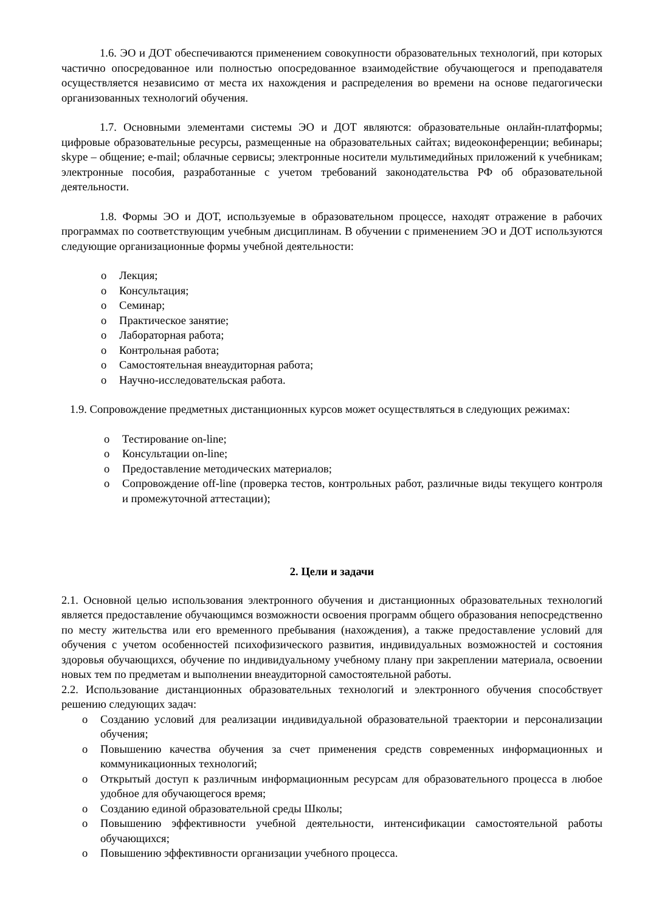1.6. ЭО и ДОТ обеспечиваются применением совокупности образовательных технологий, при которых частично опосредованное или полностью опосредованное взаимодействие обучающегося и преподавателя осуществляется независимо от места их нахождения и распределения во времени на основе педагогически организованных технологий обучения.
1.7. Основными элементами системы ЭО и ДОТ являются: образовательные онлайн-платформы; цифровые образовательные ресурсы, размещенные на образовательных сайтах; видеоконференции; вебинары; skype – общение; e-mail; облачные сервисы; электронные носители мультимедийных приложений к учебникам; электронные пособия, разработанные с учетом требований законодательства РФ об образовательной деятельности.
1.8. Формы ЭО и ДОТ, используемые в образовательном процессе, находят отражение в рабочих программах по соответствующим учебным дисциплинам. В обучении с применением ЭО и ДОТ используются следующие организационные формы учебной деятельности:
o Лекция;
o Консультация;
o Семинар;
o Практическое занятие;
o Лабораторная работа;
o Контрольная работа;
o Самостоятельная внеаудиторная работа;
o Научно-исследовательская работа.
1.9. Сопровождение предметных дистанционных курсов может осуществляться в следующих режимах:
o Тестирование on-line;
o Консультации on-line;
o Предоставление методических материалов;
o Сопровождение off-line (проверка тестов, контрольных работ, различные виды текущего контроля и промежуточной аттестации);
2. Цели и задачи
2.1. Основной целью использования электронного обучения и дистанционных образовательных технологий является предоставление обучающимся возможности освоения программ общего образования непосредственно по месту жительства или его временного пребывания (нахождения), а также предоставление условий для обучения с учетом особенностей психофизического развития, индивидуальных возможностей и состояния здоровья обучающихся, обучение по индивидуальному учебному плану при закреплении материала, освоении новых тем по предметам и выполнении внеаудиторной самостоятельной работы.
2.2. Использование дистанционных образовательных технологий и электронного обучения способствует решению следующих задач:
o Созданию условий для реализации индивидуальной образовательной траектории и персонализации обучения;
o Повышению качества обучения за счет применения средств современных информационных и коммуникационных технологий;
o Открытый доступ к различным информационным ресурсам для образовательного процесса в любое удобное для обучающегося время;
o Созданию единой образовательной среды Школы;
o Повышению эффективности учебной деятельности, интенсификации самостоятельной работы обучающихся;
o Повышению эффективности организации учебного процесса.